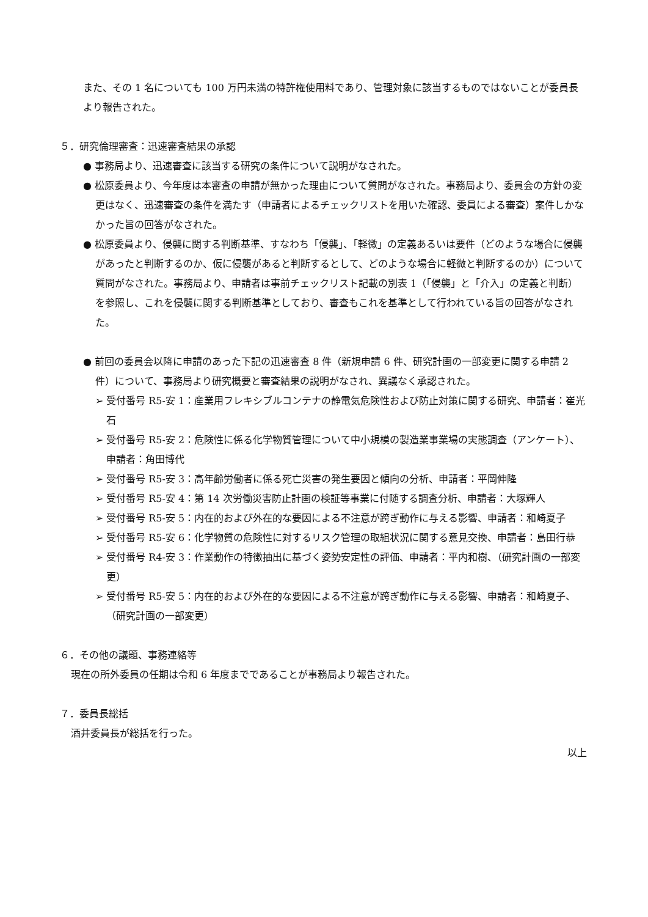また、その 1 名についても 100 万円未満の特許権使用料であり、管理対象に該当するものではないことが委員長より報告された。
５．研究倫理審査：迅速審査結果の承認
● 事務局より、迅速審査に該当する研究の条件について説明がなされた。
● 松原委員より、今年度は本審査の申請が無かった理由について質問がなされた。事務局より、委員会の方針の変更はなく、迅速審査の条件を満たす（申請者によるチェックリストを用いた確認、委員による審査）案件しかなかった旨の回答がなされた。
● 松原委員より、侵襲に関する判断基準、すなわち「侵襲」、「軽微」の定義あるいは要件（どのような場合に侵襲があったと判断するのか、仮に侵襲があると判断するとして、どのような場合に軽微と判断するのか）について質問がなされた。事務局より、申請者は事前チェックリスト記載の別表 1（「侵襲」と「介入」の定義と判断）を参照し、これを侵襲に関する判断基準としており、審査もこれを基準として行われている旨の回答がなされた。
● 前回の委員会以降に申請のあった下記の迅速審査 8 件（新規申請 6 件、研究計画の一部変更に関する申請 2 件）について、事務局より研究概要と審査結果の説明がなされ、異議なく承認された。
➢ 受付番号 R5-安 1：産業用フレキシブルコンテナの静電気危険性および防止対策に関する研究、申請者：崔光石
➢ 受付番号 R5-安 2：危険性に係る化学物質管理について中小規模の製造業事業場の実態調査（アンケート）、申請者：角田博代
➢ 受付番号 R5-安 3：高年齢労働者に係る死亡災害の発生要因と傾向の分析、申請者：平岡伸隆
➢ 受付番号 R5-安 4：第 14 次労働災害防止計画の検証等事業に付随する調査分析、申請者：大塚輝人
➢ 受付番号 R5-安 5：内在的および外在的な要因による不注意が跨ぎ動作に与える影響、申請者：和崎夏子
➢ 受付番号 R5-安 6：化学物質の危険性に対するリスク管理の取組状況に関する意見交換、申請者：島田行恭
➢ 受付番号 R4-安 3：作業動作の特徴抽出に基づく姿勢安定性の評価、申請者：平内和樹、（研究計画の一部変更）
➢ 受付番号 R5-安 5：内在的および外在的な要因による不注意が跨ぎ動作に与える影響、申請者：和崎夏子、（研究計画の一部変更）
６．その他の議題、事務連絡等
現在の所外委員の任期は令和 6 年度までであることが事務局より報告された。
７．委員長総括
酒井委員長が総括を行った。
以上